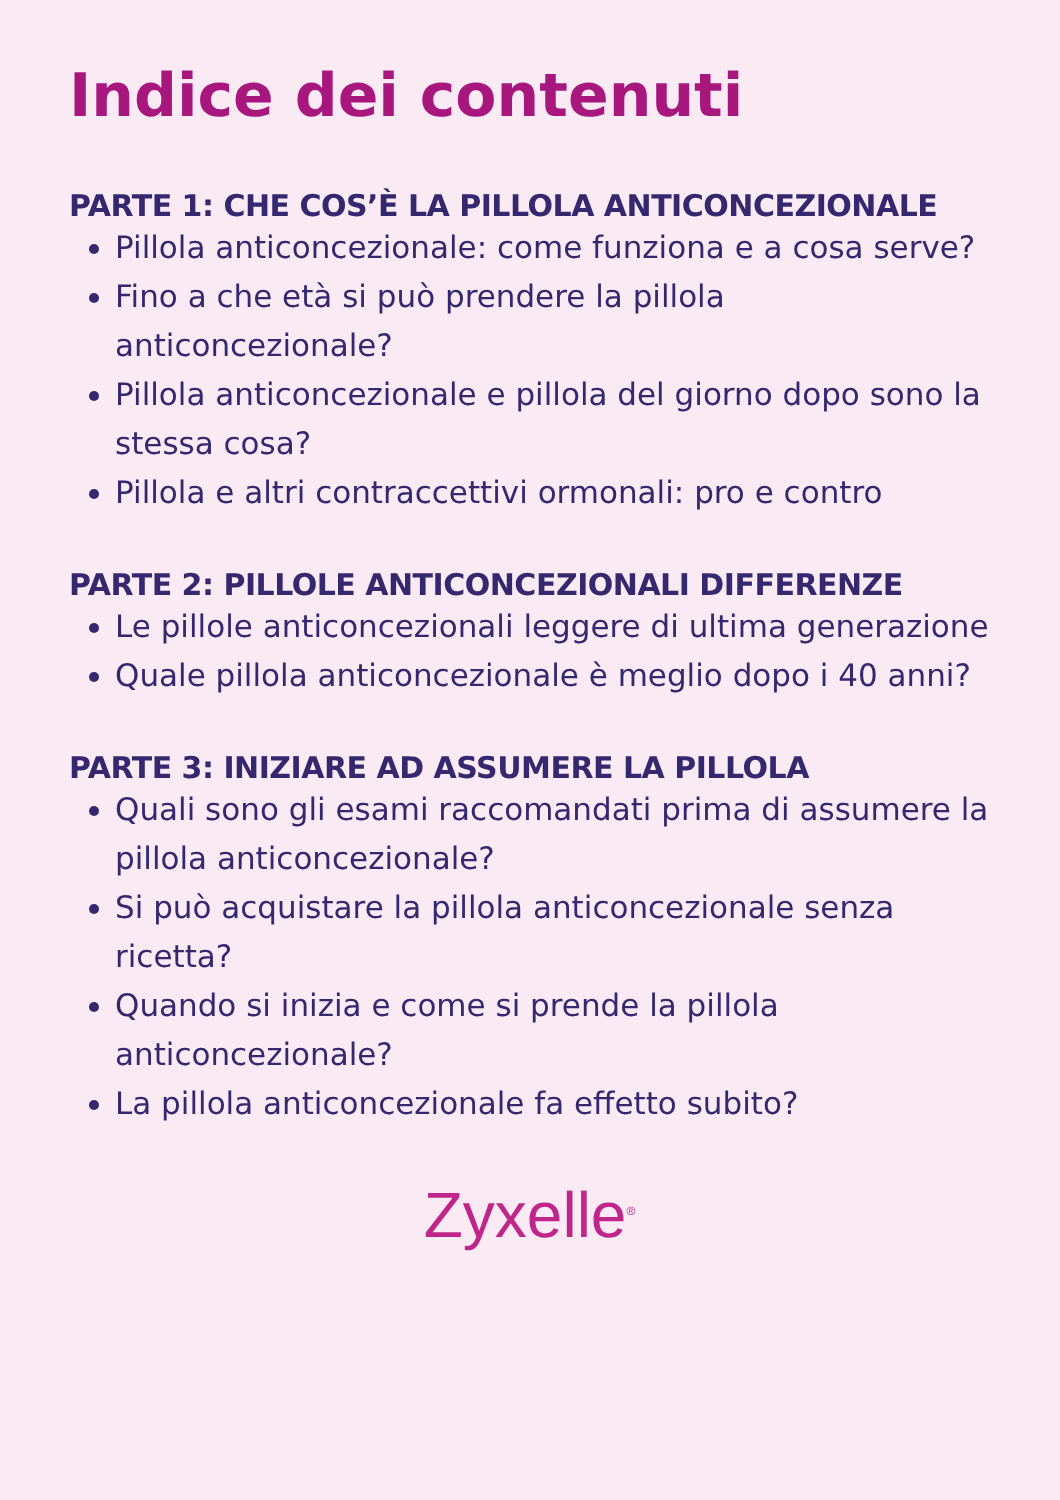Indice dei contenuti
PARTE 1: CHE COS’È LA PILLOLA ANTICONCEZIONALE
Pillola anticoncezionale: come funziona e a cosa serve?
Fino a che età si può prendere la pillola anticoncezionale?
Pillola anticoncezionale e pillola del giorno dopo sono la stessa cosa?
Pillola e altri contraccettivi ormonali: pro e contro
PARTE 2: PILLOLE ANTICONCEZIONALI DIFFERENZE
Le pillole anticoncezionali leggere di ultima generazione
Quale pillola anticoncezionale è meglio dopo i 40 anni?
PARTE 3: INIZIARE AD ASSUMERE LA PILLOLA
Quali sono gli esami raccomandati prima di assumere la pillola anticoncezionale?
Si può acquistare la pillola anticoncezionale senza ricetta?
Quando si inizia e come si prende la pillola anticoncezionale?
La pillola anticoncezionale fa effetto subito?
Zyxelle<sup>®</sup>